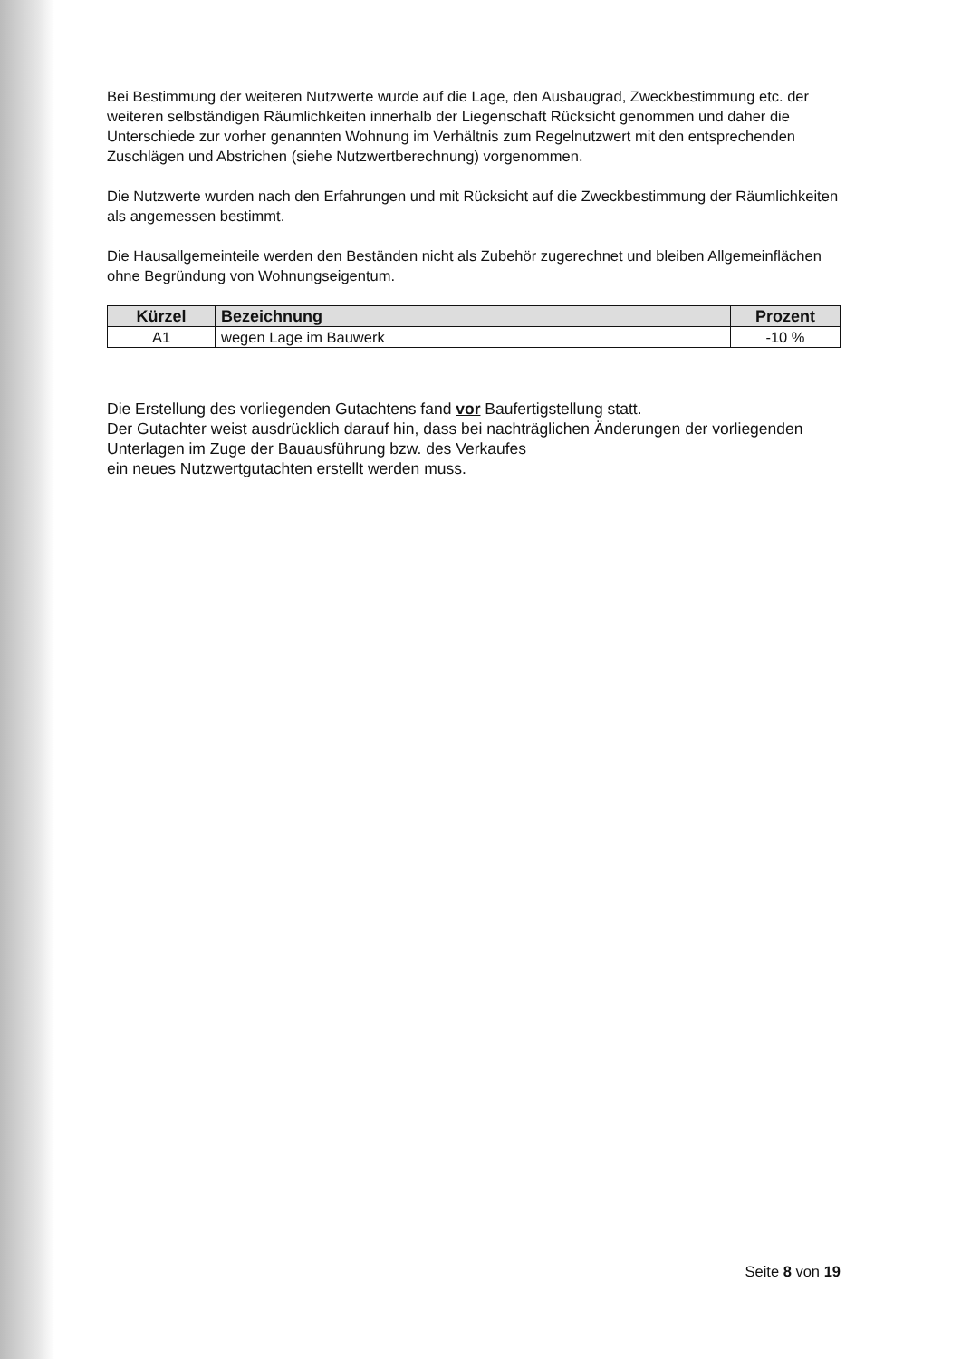Bei Bestimmung der weiteren Nutzwerte wurde auf die Lage, den Ausbaugrad, Zweckbestimmung etc. der weiteren selbständigen Räumlichkeiten innerhalb der Liegenschaft Rücksicht genommen und daher die Unterschiede zur vorher genannten Wohnung im Verhältnis zum Regelnutzwert mit den entsprechenden Zuschlägen und Abstrichen (siehe Nutzwertberechnung) vorgenommen.
Die Nutzwerte wurden nach den Erfahrungen und mit Rücksicht auf die Zweckbestimmung der Räumlichkeiten als angemessen bestimmt.
Die Hausallgemeinteile werden den Beständen nicht als Zubehör zugerechnet und bleiben Allgemeinflächen ohne Begründung von Wohnungseigentum.
| Kürzel | Bezeichnung | Prozent |
| --- | --- | --- |
| A1 | wegen Lage im Bauwerk | -10 % |
Die Erstellung des vorliegenden Gutachtens fand vor Baufertigstellung statt.
Der Gutachter weist ausdrücklich darauf hin, dass bei nachträglichen Änderungen der vorliegenden Unterlagen im Zuge der Bauausführung bzw. des Verkaufes
ein neues Nutzwertgutachten erstellt werden muss.
Seite 8 von 19